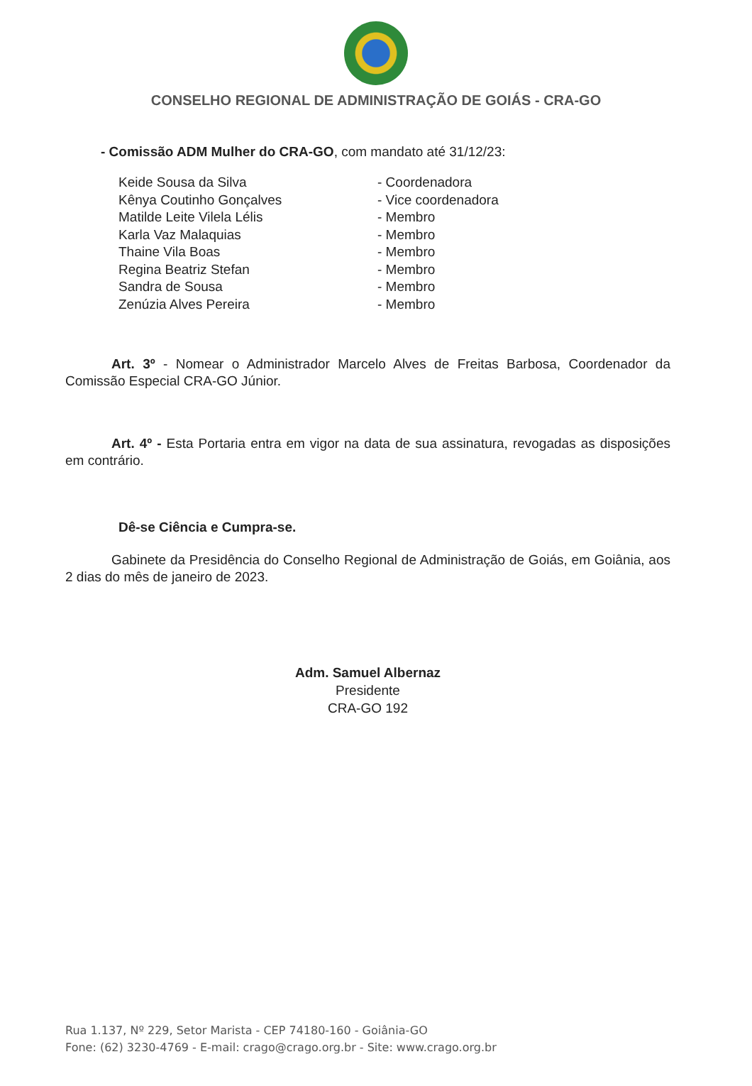CONSELHO REGIONAL DE ADMINISTRAÇÃO DE GOIÁS - CRA-GO
- Comissão ADM Mulher do CRA-GO, com mandato até 31/12/23:
| Keide Sousa da Silva | - Coordenadora |
| Kênya Coutinho Gonçalves | - Vice coordenadora |
| Matilde Leite Vilela Lélis | - Membro |
| Karla Vaz Malaquias | - Membro |
| Thaine Vila Boas | - Membro |
| Regina Beatriz Stefan | - Membro |
| Sandra de Sousa | - Membro |
| Zenúzia Alves Pereira | - Membro |
Art. 3º - Nomear o Administrador Marcelo Alves de Freitas Barbosa, Coordenador da Comissão Especial CRA-GO Júnior.
Art. 4º - Esta Portaria entra em vigor na data de sua assinatura, revogadas as disposições em contrário.
Dê-se Ciência e Cumpra-se.
Gabinete da Presidência do Conselho Regional de Administração de Goiás, em Goiânia, aos 2 dias do mês de janeiro de 2023.
Adm. Samuel Albernaz
Presidente
CRA-GO 192
Rua 1.137, Nº 229, Setor Marista - CEP 74180-160 - Goiânia-GO
Fone: (62) 3230-4769 - E-mail: crago@crago.org.br - Site: www.crago.org.br